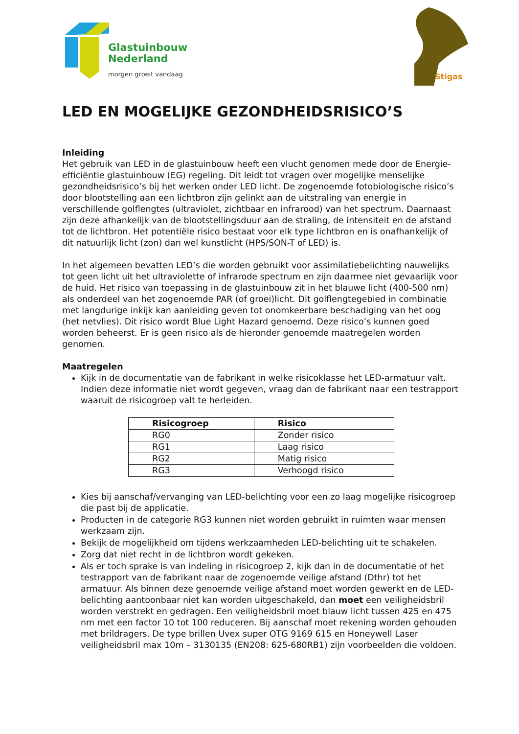Glastuinbouw
Nederland
morgen groeit vandaag
Stigas
LED EN MOGELIJKE GEZONDHEIDSRISICO’S
Inleiding
Het gebruik van LED in de glastuinbouw heeft een vlucht genomen mede door de Energie-efficiëntie glastuinbouw (EG) regeling. Dit leidt tot vragen over mogelijke menselijke gezondheidsrisico’s bij het werken onder LED licht. De zogenoemde fotobiologische risico’s door blootstelling aan een lichtbron zijn gelinkt aan de uitstraling van energie in verschillende golflengtes (ultraviolet, zichtbaar en infrarood) van het spectrum. Daarnaast zijn deze afhankelijk van de blootstellingsduur aan de straling, de intensiteit en de afstand tot de lichtbron. Het potentiële risico bestaat voor elk type lichtbron en is onafhankelijk of dit natuurlijk licht (zon) dan wel kunstlicht (HPS/SON-T of LED) is.
In het algemeen bevatten LED’s die worden gebruikt voor assimilatiebelichting nauwelijks tot geen licht uit het ultraviolette of infrarode spectrum en zijn daarmee niet gevaarlijk voor de huid. Het risico van toepassing in de glastuinbouw zit in het blauwe licht (400-500 nm) als onderdeel van het zogenoemde PAR (of groei)licht. Dit golflengtegebied in combinatie met langdurige inkijk kan aanleiding geven tot onomkeerbare beschadiging van het oog (het netvlies). Dit risico wordt Blue Light Hazard genoemd. Deze risico’s kunnen goed worden beheerst. Er is geen risico als de hieronder genoemde maatregelen worden genomen.
Maatregelen
Kijk in de documentatie van de fabrikant in welke risicoklasse het LED-armatuur valt. Indien deze informatie niet wordt gegeven, vraag dan de fabrikant naar een testrapport waaruit de risicogroep valt te herleiden.
| Risicogroep | Risico |
| --- | --- |
| RG0 | Zonder risico |
| RG1 | Laag risico |
| RG2 | Matig risico |
| RG3 | Verhoogd risico |
Kies bij aanschaf/vervanging van LED-belichting voor een zo laag mogelijke risicogroep die past bij de applicatie.
Producten in de categorie RG3 kunnen niet worden gebruikt in ruimten waar mensen werkzaam zijn.
Bekijk de mogelijkheid om tijdens werkzaamheden LED-belichting uit te schakelen.
Zorg dat niet recht in de lichtbron wordt gekeken.
Als er toch sprake is van indeling in risicogroep 2, kijk dan in de documentatie of het testrapport van de fabrikant naar de zogenoemde veilige afstand (Dthr) tot het armatuur. Als binnen deze genoemde veilige afstand moet worden gewerkt en de LED-belichting aantoonbaar niet kan worden uitgeschakeld, dan moet een veiligheidsbril worden verstrekt en gedragen. Een veiligheidsbril moet blauw licht tussen 425 en 475 nm met een factor 10 tot 100 reduceren. Bij aanschaf moet rekening worden gehouden met brildragers. De type brillen Uvex super OTG 9169 615 en Honeywell Laser veiligheidsbril max 10m – 3130135 (EN208: 625-680RB1) zijn voorbeelden die voldoen.